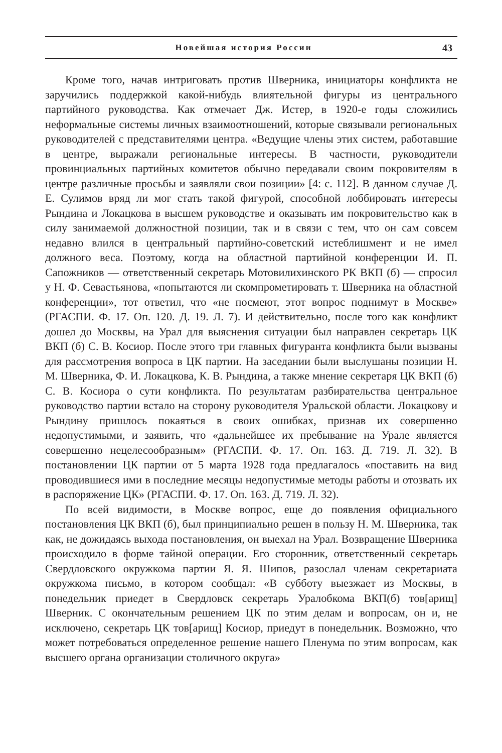Новейшая история России 43
Кроме того, начав интриговать против Шверника, инициаторы конфликта не заручились поддержкой какой-нибудь влиятельной фигуры из центрального партийного руководства. Как отмечает Дж. Истер, в 1920-е годы сложились неформальные системы личных взаимоотношений, которые связывали региональных руководителей с представителями центра. «Ведущие члены этих систем, работавшие в центре, выражали региональные интересы. В частности, руководители провинциальных партийных комитетов обычно передавали своим покровителям в центре различные просьбы и заявляли свои позиции» [4: с. 112]. В данном случае Д. Е. Сулимов вряд ли мог стать такой фигурой, способной лоббировать интересы Рындина и Локацкова в высшем руководстве и оказывать им покровительство как в силу занимаемой должностной позиции, так и в связи с тем, что он сам совсем недавно влился в центральный партийно-советский истеблишмент и не имел должного веса. Поэтому, когда на областной партийной конференции И. П. Сапожников — ответственный секретарь Мотовилихинского РК ВКП (б) — спросил у Н. Ф. Севастьянова, «попытаются ли скомпрометировать т. Шверника на областной конференции», тот ответил, что «не посмеют, этот вопрос поднимут в Москве» (РГАСПИ. Ф. 17. Оп. 120. Д. 19. Л. 7). И действительно, после того как конфликт дошел до Москвы, на Урал для выяснения ситуации был направлен секретарь ЦК ВКП (б) С. В. Косиор. После этого три главных фигуранта конфликта были вызваны для рассмотрения вопроса в ЦК партии. На заседании были выслушаны позиции Н. М. Шверника, Ф. И. Локацкова, К. В. Рындина, а также мнение секретаря ЦК ВКП (б) С. В. Косиора о сути конфликта. По результатам разбирательства центральное руководство партии встало на сторону руководителя Уральской области. Локацкову и Рындину пришлось покаяться в своих ошибках, признав их совершенно недопустимыми, и заявить, что «дальнейшее их пребывание на Урале является совершенно нецелесообразным» (РГАСПИ. Ф. 17. Оп. 163. Д. 719. Л. 32). В постановлении ЦК партии от 5 марта 1928 года предлагалось «поставить на вид проводившиеся ими в последние месяцы недопустимые методы работы и отозвать их в распоряжение ЦК» (РГАСПИ. Ф. 17. Оп. 163. Д. 719. Л. 32).
По всей видимости, в Москве вопрос, еще до появления официального постановления ЦК ВКП (б), был принципиально решен в пользу Н. М. Шверника, так как, не дожидаясь выхода постановления, он выехал на Урал. Возвращение Шверника происходило в форме тайной операции. Его сторонник, ответственный секретарь Свердловского окружкома партии Я. Я. Шипов, разослал членам секретариата окружкома письмо, в котором сообщал: «В субботу выезжает из Москвы, в понедельник приедет в Свердловск секретарь Уралобкома ВКП(б) тов[арищ] Шверник. С окончательным решением ЦК по этим делам и вопросам, он и, не исключено, секретарь ЦК тов[арищ] Косиор, приедут в понедельник. Возможно, что может потребоваться определенное решение нашего Пленума по этим вопросам, как высшего органа организации столичного округа»